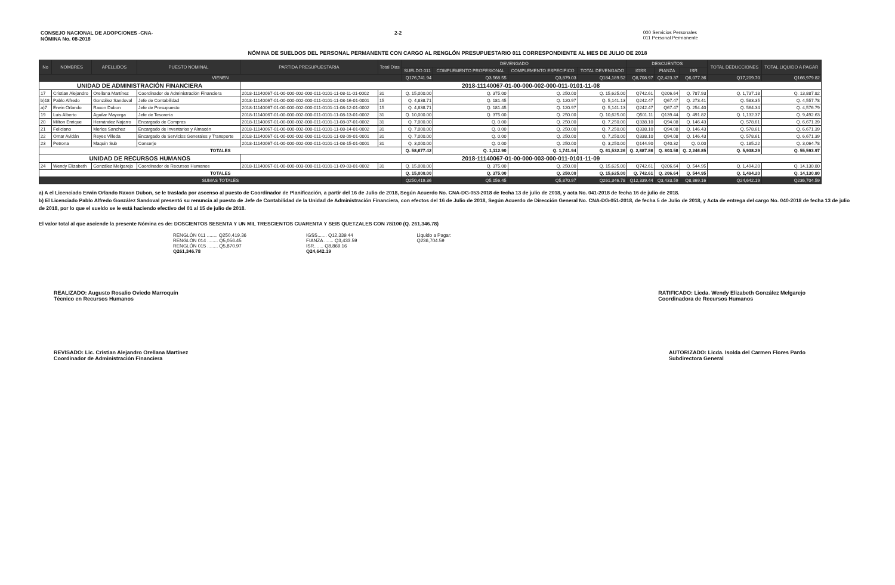CONSEJO NACIONAL DE ADOPCIONES -CNA-
NÓMINA No. 08-2018
2-2 000 Servicios Personales
011 Personal Permanente
NÓMINA DE SUELDOS DEL PERSONAL PERMANENTE CON CARGO AL RENGLÓN PRESUPUESTARIO 011 CORRESPONDIENTE AL MES DE JULIO DE 2018
| No | NOMBRES | APELLIDOS | PUESTO NOMINAL | PARTIDA PRESUPUESTARIA | Total Dias | DEVENGADO | | | | DESCUENTOS | | | TOTAL DEDUCCIONES | TOTAL LIQUIDO A PAGAR |
| --- | --- | --- | --- | --- | --- | --- | --- | --- | --- | --- | --- | --- | --- | --- |
| | | | | | | SUELDO 011 | COMPLEMENTO PROFESIONAL | COMPLEMENTO ESPECIFICO | TOTAL DEVENGADO | IGSS | FIANZA | ISR | | |
| VIENEN | | | | | | Q176,741.94 | Q3,568.55 | Q3,879.03 | Q184,189.52 | Q8,708.97 | Q2,423.37 | Q6,077.36 | Q17,209.70 | Q166,979.82 |
| UNIDAD DE ADMINISTRACIÓN FINANCIERA | | | | 2018-11140067-01-00-000-002-000-011-0101-11-08 | | | | | | | | | | |
| 17 | Cristian Alejandro | Orellana Martínez | Coordinador de Administración Financiera | 2018-11140067-01-00-000-002-000-011-0101-11-08-11-01-0002 | 31 | Q. 15,000.00 | Q. 375.00 | Q. 250.00 | Q. 15,625.00 | Q742.61 | Q206.64 | Q. 787.93 | Q. 1,737.18 | Q. 13,887.82 |
| b)18 | Pablo Alfredo | González Sandoval | Jefe de Contabilidad | 2018-11140067-01-00-000-002-000-011-0101-11-08-16-01-0001 | 15 | Q. 4,838.71 | Q. 181.45 | Q. 120.97 | Q. 5,141.13 | Q242.47 | Q67.47 | Q. 273.41 | Q. 583.35 | Q. 4,557.78 |
| a)7 | Erwin Orlando | Raxon Dubon | Jefe de Presupuesto | 2018-11140067-01-00-000-002-000-011-0101-11-08-12-01-0002 | 15 | Q. 4,838.71 | Q. 181.45 | Q. 120.97 | Q. 5,141.13 | Q242.47 | Q67.47 | Q. 254.40 | Q. 564.34 | Q. 4,576.79 |
| 19 | Luis Alberto | Aguilar Mayorga | Jefe de Tesorería | 2018-11140067-01-00-000-002-000-011-0101-11-08-13-01-0002 | 31 | Q. 10,000.00 | Q. 375.00 | Q. 250.00 | Q. 10,625.00 | Q501.11 | Q139.44 | Q. 491.82 | Q. 1,132.37 | Q. 9,492.63 |
| 20 | Milton Enrique | Hernández Najarro | Encargado de Compras | 2018-11140067-01-00-000-002-000-011-0101-11-08-07-01-0002 | 31 | Q. 7,000.00 | Q. 0.00 | Q. 250.00 | Q. 7,250.00 | Q338.10 | Q94.08 | Q. 146.43 | Q. 578.61 | Q. 6,671.39 |
| 21 | Feliciano | Merlos Sanchez | Encargado de Inventarios y Almacén | 2018-11140067-01-00-000-002-000-011-0101-11-08-14-01-0002 | 31 | Q. 7,000.00 | Q. 0.00 | Q. 250.00 | Q. 7,250.00 | Q338.10 | Q94.08 | Q. 146.43 | Q. 578.61 | Q. 6,671.39 |
| 22 | Omar Avidán | Reyes Villeda | Encargado de Servicios Generales y Transporte | 2018-11140067-01-00-000-002-000-011-0101-11-08-09-01-0001 | 31 | Q. 7,000.00 | Q. 0.00 | Q. 250.00 | Q. 7,250.00 | Q338.10 | Q94.08 | Q. 146.43 | Q. 578.61 | Q. 6,671.39 |
| 23 | Petrona | Maquin Sub | Conserje | 2018-11140067-01-00-000-002-000-011-0101-11-08-15-01-0001 | 31 | Q. 3,000.00 | Q. 0.00 | Q. 250.00 | Q. 3,250.00 | Q144.90 | Q40.32 | Q. 0.00 | Q. 185.22 | Q. 3,064.78 |
| TOTALES | | | | | | Q. 58,677.42 | Q. 1,112.90 | Q. 1,741.94 | Q. 61,532.26 | Q. 2,887.86 | Q. 803.58 | Q. 2,246.85 | Q. 5,938.29 | Q. 55,593.97 |
| UNIDAD DE RECURSOS HUMANOS | | | | 2018-11140067-01-00-000-003-000-011-0101-11-09 | | | | | | | | | | |
| 24 | Wendy Elizabeth | González Melgarejo | Coordinador de Recursos Humanos | 2018-11140067-01-00-000-003-000-011-0101-11-09-03-01-0002 | 31 | Q. 15,000.00 | Q. 375.00 | Q. 250.00 | Q. 15,625.00 | Q742.61 | Q206.64 | Q. 544.95 | Q. 1,494.20 | Q. 14,130.80 |
| TOTALES | | | | | | Q. 15,000.00 | Q. 375.00 | Q. 250.00 | Q. 15,625.00 | Q. 742.61 | Q. 206.64 | Q. 544.95 | Q. 1,494.20 | Q. 14,130.80 |
| SUMAS TOTALES | | | | | | Q250,419.36 | Q5,056.45 | Q5,870.97 | Q261,346.78 | Q12,339.44 | Q3,433.59 | Q8,869.16 | Q24,642.19 | Q236,704.59 |
a) A el Licenciado Erwin Orlando Raxon Dubon, se le traslada por ascenso al puesto de Coordinador de Planificación, a partir del 16 de Julio de 2018, Según Acuerdo No. CNA-DG-053-2018 de fecha 13 de julio de 2018, y acta No. 041-2018 de fecha 16 de julio de 2018.
b) El Licenciado Pablo Alfredo González Sandoval presentó su renuncia al puesto de Jefe de Contabilidad de la Unidad de Administración Financiera, con efectos del 16 de Julio de 2018, Según Acuerdo de Dirección General No. CNA-DG-051-2018, de fecha 5 de Julio de 2018, y Acta de entrega del cargo No. 040-2018 de fecha 13 de julio de 2018, por lo que el sueldo se le está haciendo efectivo del 01 al 15 de julio de 2018.
El valor total al que asciende la presente Nómina es de: DOSCIENTOS SESENTA Y UN MIL TRESCIENTOS CUARENTA Y SEIS QUETZALES CON 78/100 (Q. 261,346.78)
RENGLÓN 011 ........ Q250,419.36
RENGLÓN 014 ........ Q5,056.45
RENGLÓN 015 ........ Q5,870.97
Q261,346.78
IGSS....... Q12,339.44
FIANZA ....... Q3,433.59
ISR....... Q8,869.16
Q24,642.19
Liquido a Pagar:
Q236,704.59
REALIZADO: Augusto Rosalio Oviedo Marroquín
Técnico en Recursos Humanos
RATIFICADO: Licda. Wendy Elizabeth González Melgarejo
Coordinadora de Recursos Humanos
REVISADO: Lic. Cristian Alejandro Orellana Martínez
Coordinador de Administración Financiera
AUTORIZADO: Licda. Isolda del Carmen Flores Pardo
Subdirectora General